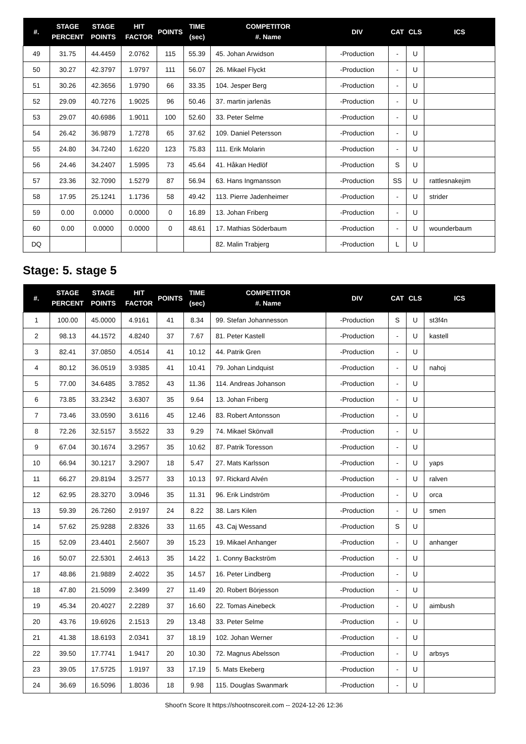| #. | STAGE PERCENT | STAGE POINTS | HIT FACTOR | POINTS | TIME (sec) | COMPETITOR #. Name | DIV | CAT | CLS | ICS |
| --- | --- | --- | --- | --- | --- | --- | --- | --- | --- | --- |
| 49 | 31.75 | 44.4459 | 2.0762 | 115 | 55.39 | 45. Johan Arwidson | -Production | - | U | |
| 50 | 30.27 | 42.3797 | 1.9797 | 111 | 56.07 | 26. Mikael Flyckt | -Production | - | U | |
| 51 | 30.26 | 42.3656 | 1.9790 | 66 | 33.35 | 104. Jesper Berg | -Production | - | U | |
| 52 | 29.09 | 40.7276 | 1.9025 | 96 | 50.46 | 37. martin jarlenäs | -Production | - | U | |
| 53 | 29.07 | 40.6986 | 1.9011 | 100 | 52.60 | 33. Peter Selme | -Production | - | U | |
| 54 | 26.42 | 36.9879 | 1.7278 | 65 | 37.62 | 109. Daniel Petersson | -Production | - | U | |
| 55 | 24.80 | 34.7240 | 1.6220 | 123 | 75.83 | 111. Erik Molarin | -Production | - | U | |
| 56 | 24.46 | 34.2407 | 1.5995 | 73 | 45.64 | 41. Håkan Hedlöf | -Production | S | U | |
| 57 | 23.36 | 32.7090 | 1.5279 | 87 | 56.94 | 63. Hans Ingmansson | -Production | SS | U | rattlesnakejim |
| 58 | 17.95 | 25.1241 | 1.1736 | 58 | 49.42 | 113. Pierre Jadenheimer | -Production | - | U | strider |
| 59 | 0.00 | 0.0000 | 0.0000 | 0 | 16.89 | 13. Johan Friberg | -Production | - | U | |
| 60 | 0.00 | 0.0000 | 0.0000 | 0 | 48.61 | 17. Mathias Söderbaum | -Production | - | U | wounderbaum |
| DQ | | | | | | 82. Malin Trabjerg | -Production | L | U | |
Stage: 5. stage 5
| #. | STAGE PERCENT | STAGE POINTS | HIT FACTOR | POINTS | TIME (sec) | COMPETITOR #. Name | DIV | CAT | CLS | ICS |
| --- | --- | --- | --- | --- | --- | --- | --- | --- | --- | --- |
| 1 | 100.00 | 45.0000 | 4.9161 | 41 | 8.34 | 99. Stefan Johannesson | -Production | S | U | st3f4n |
| 2 | 98.13 | 44.1572 | 4.8240 | 37 | 7.67 | 81. Peter Kastell | -Production | - | U | kastell |
| 3 | 82.41 | 37.0850 | 4.0514 | 41 | 10.12 | 44. Patrik Gren | -Production | - | U | |
| 4 | 80.12 | 36.0519 | 3.9385 | 41 | 10.41 | 79. Johan Lindquist | -Production | - | U | nahoj |
| 5 | 77.00 | 34.6485 | 3.7852 | 43 | 11.36 | 114. Andreas Johanson | -Production | - | U | |
| 6 | 73.85 | 33.2342 | 3.6307 | 35 | 9.64 | 13. Johan Friberg | -Production | - | U | |
| 7 | 73.46 | 33.0590 | 3.6116 | 45 | 12.46 | 83. Robert Antonsson | -Production | - | U | |
| 8 | 72.26 | 32.5157 | 3.5522 | 33 | 9.29 | 74. Mikael Skönvall | -Production | - | U | |
| 9 | 67.04 | 30.1674 | 3.2957 | 35 | 10.62 | 87. Patrik Toresson | -Production | - | U | |
| 10 | 66.94 | 30.1217 | 3.2907 | 18 | 5.47 | 27. Mats Karlsson | -Production | - | U | yaps |
| 11 | 66.27 | 29.8194 | 3.2577 | 33 | 10.13 | 97. Rickard Alvén | -Production | - | U | ralven |
| 12 | 62.95 | 28.3270 | 3.0946 | 35 | 11.31 | 96. Erik Lindström | -Production | - | U | orca |
| 13 | 59.39 | 26.7260 | 2.9197 | 24 | 8.22 | 38. Lars Kilen | -Production | - | U | smen |
| 14 | 57.62 | 25.9288 | 2.8326 | 33 | 11.65 | 43. Caj Wessand | -Production | S | U | |
| 15 | 52.09 | 23.4401 | 2.5607 | 39 | 15.23 | 19. Mikael Anhanger | -Production | - | U | anhanger |
| 16 | 50.07 | 22.5301 | 2.4613 | 35 | 14.22 | 1. Conny Backström | -Production | - | U | |
| 17 | 48.86 | 21.9889 | 2.4022 | 35 | 14.57 | 16. Peter Lindberg | -Production | - | U | |
| 18 | 47.80 | 21.5099 | 2.3499 | 27 | 11.49 | 20. Robert Börjesson | -Production | - | U | |
| 19 | 45.34 | 20.4027 | 2.2289 | 37 | 16.60 | 22. Tomas Ainebeck | -Production | - | U | aimbush |
| 20 | 43.76 | 19.6926 | 2.1513 | 29 | 13.48 | 33. Peter Selme | -Production | - | U | |
| 21 | 41.38 | 18.6193 | 2.0341 | 37 | 18.19 | 102. Johan Werner | -Production | - | U | |
| 22 | 39.50 | 17.7741 | 1.9417 | 20 | 10.30 | 72. Magnus Abelsson | -Production | - | U | arbsys |
| 23 | 39.05 | 17.5725 | 1.9197 | 33 | 17.19 | 5. Mats Ekeberg | -Production | - | U | |
| 24 | 36.69 | 16.5096 | 1.8036 | 18 | 9.98 | 115. Douglas Swanmark | -Production | - | U | |
Shoot'n Score It https://shootnscoreit.com -- 2024-12-26 12:36